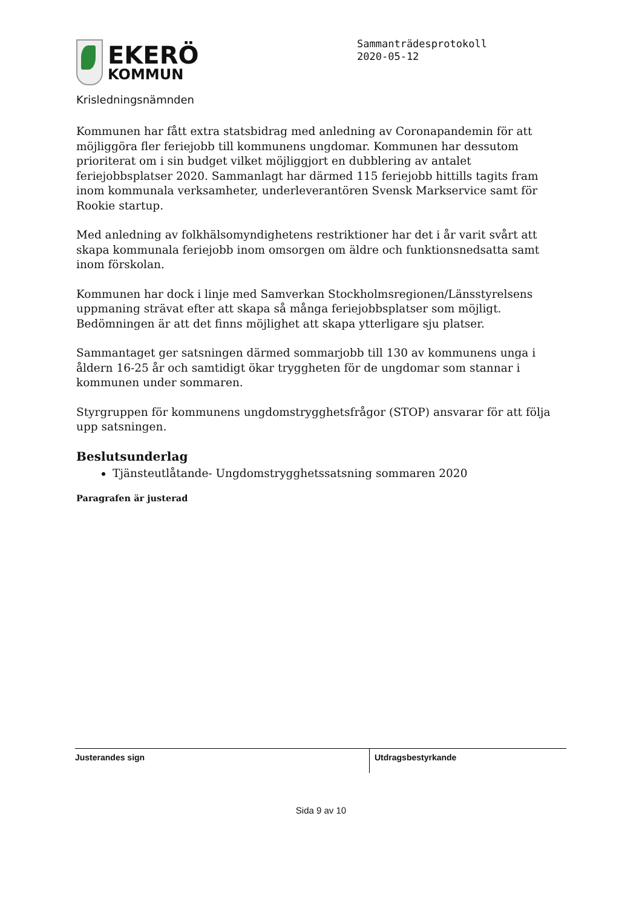EKERÖ
KOMMUN
Sammanträdesprotokoll
2020-05-12
Krisledningsnämnden
Kommunen har fått extra statsbidrag med anledning av Coronapandemin för att möjliggöra fler feriejobb till kommunens ungdomar. Kommunen har dessutom prioriterat om i sin budget vilket möjliggjort en dubblering av antalet feriejobbsplatser 2020. Sammanlagt har därmed 115 feriejobb hittills tagits fram inom kommunala verksamheter, underleverantören Svensk Markservice samt för Rookie startup.
Med anledning av folkhälsomyndighetens restriktioner har det i år varit svårt att skapa kommunala feriejobb inom omsorgen om äldre och funktionsnedsatta samt inom förskolan.
Kommunen har dock i linje med Samverkan Stockholmsregionen/Länsstyrelsens uppmaning strävat efter att skapa så många feriejobbsplatser som möjligt. Bedömningen är att det finns möjlighet att skapa ytterligare sju platser.
Sammantaget ger satsningen därmed sommarjobb till 130 av kommunens unga i åldern 16-25 år och samtidigt ökar tryggheten för de ungdomar som stannar i kommunen under sommaren.
Styrgruppen för kommunens ungdomstrygghetsfrågor (STOP) ansvarar för att följa upp satsningen.
Beslutsunderlag
Tjänsteutlåtande- Ungdomstrygghetssatsning sommaren 2020
Paragrafen är justerad
Justerandes sign
Utdragsbestyrkande
Sida 9 av 10